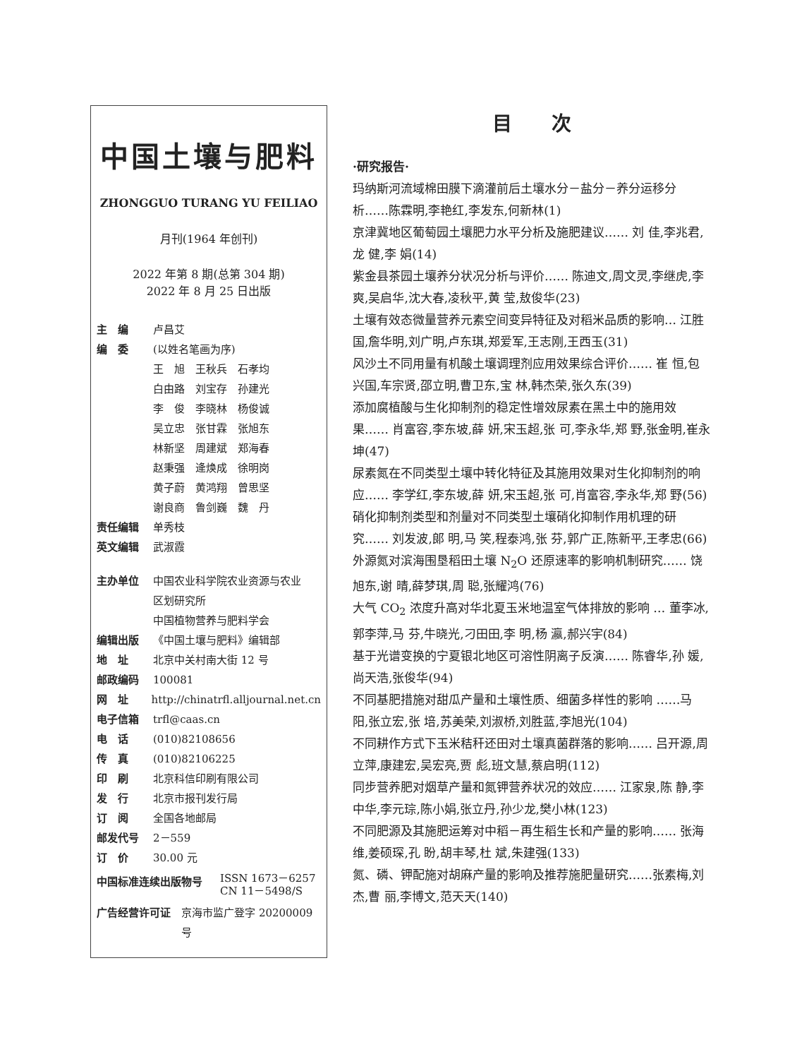中国土壤与肥料
ZHONGGUO TURANG YU FEILIAO
月刊(1964 年创刊)
2022 年第 8 期(总第 304 期)
2022 年 8 月 25 日出版
主　编 卢昌艾
编　委 (以姓名笔画为序)
王　旭　王秋兵　石孝均
白由路　刘宝存　孙建光
李　俊　李晓林　杨俊诚
吴立忠　张甘霖　张旭东
林新坚　周建斌　郑海春
赵秉强　逄焕成　徐明岗
黄子蔚　黄鸿翔　曾思坚
谢良商　鲁剑巍　魏　丹
责任编辑 单秀枝
英文编辑 武淑霞
主办单位 中国农业科学院农业资源与农业
区划研究所
中国植物营养与肥料学会
编辑出版 《中国土壤与肥料》编辑部
地　址 北京中关村南大街 12 号
邮政编码 100081
网　址 http://chinatrfl.alljournal.net.cn
电子信箱 trfl@caas.cn
电　话 (010)82108656
传　真 (010)82106225
印　刷 北京科信印刷有限公司
发　行 北京市报刊发行局
订　阅 全国各地邮局
邮发代号 2－559
订　价 30.00 元
中国标准连续出版物号 ISSN 1673－6257
CN 11－5498/S
广告经营许可证 京海市监广登字 20200009 号
目　　次
·研究报告·
玛纳斯河流域棉田膜下滴灌前后土壤水分－盐分－养分运移分析……陈霖明,李艳红,李发东,何新林(1)
京津冀地区葡萄园土壤肥力水平分析及施肥建议…… 刘 佳,李兆君,龙 健,李 娟(14)
紫金县茶园土壤养分状况分析与评价…… 陈迪文,周文灵,李继虎,李 爽,吴启华,沈大春,凌秋平,黄 莹,敖俊华(23)
土壤有效态微量营养元素空间变异特征及对稻米品质的影响… 江胜国,詹华明,刘广明,卢东琪,郑爱军,王志刚,王西玉(31)
风沙土不同用量有机酸土壤调理剂应用效果综合评价…… 崔 恒,包兴国,车宗贤,邵立明,曹卫东,宝 林,韩杰荣,张久东(39)
添加腐植酸与生化抑制剂的稳定性增效尿素在黑土中的施用效果…… 肖富容,李东坡,薛 妍,宋玉超,张 可,李永华,郑 野,张金明,崔永坤(47)
尿素氮在不同类型土壤中转化特征及其施用效果对生化抑制剂的响应…… 李学红,李东坡,薛 妍,宋玉超,张 可,肖富容,李永华,郑 野(56)
硝化抑制剂类型和剂量对不同类型土壤硝化抑制作用机理的研究…… 刘发波,郎 明,马 笑,程泰鸿,张 芬,郭广正,陈新平,王孝忠(66)
外源氮对滨海围垦稻田土壤 N<sub>2</sub>O 还原速率的影响机制研究…… 饶旭东,谢 晴,薛梦琪,周 聪,张耀鸿(76)
大气 CO<sub>2</sub> 浓度升高对华北夏玉米地温室气体排放的影响 … 董李冰,郭李萍,马 芬,牛晓光,刁田田,李 明,杨 瀛,郝兴宇(84)
基于光谱变换的宁夏银北地区可溶性阴离子反演…… 陈睿华,孙 媛,尚天浩,张俊华(94)
不同基肥措施对甜瓜产量和土壤性质、细菌多样性的影响 ……马 阳,张立宏,张 培,苏美荣,刘淑桥,刘胜蓝,李旭光(104)
不同耕作方式下玉米秸秆还田对土壤真菌群落的影响…… 吕开源,周立萍,康建宏,吴宏亮,贾 彪,班文慧,蔡启明(112)
同步营养肥对烟草产量和氮钾营养状况的效应…… 江家泉,陈 静,李中华,李元琮,陈小娟,张立丹,孙少龙,樊小林(123)
不同肥源及其施肥运筹对中稻－再生稻生长和产量的影响…… 张海维,姜硕琛,孔 盼,胡丰琴,杜 斌,朱建强(133)
氮、磷、钾配施对胡麻产量的影响及推荐施肥量研究……张素梅,刘 杰,曹 丽,李博文,范天天(140)